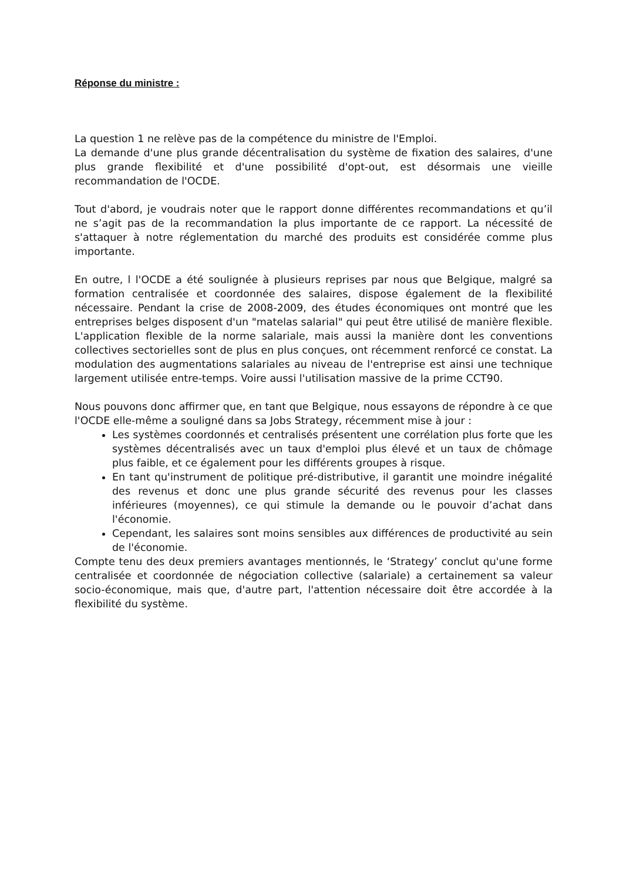Réponse du ministre :
La question 1 ne relève pas de la compétence du ministre de l'Emploi.
La demande d'une plus grande décentralisation du système de fixation des salaires, d'une plus grande flexibilité et d'une possibilité d'opt-out, est désormais une vieille recommandation de l'OCDE.
Tout d'abord, je voudrais noter que le rapport donne différentes recommandations et qu’il ne s’agit pas de la recommandation la plus importante de ce rapport. La nécessité de s'attaquer à notre réglementation du marché des produits est considérée comme plus importante.
En outre, l l'OCDE a été soulignée à plusieurs reprises par nous que Belgique, malgré sa formation centralisée et coordonnée des salaires, dispose également de la flexibilité nécessaire. Pendant la crise de 2008-2009, des études économiques ont montré que les entreprises belges disposent d'un "matelas salarial" qui peut être utilisé de manière flexible. L'application flexible de la norme salariale, mais aussi la manière dont les conventions collectives sectorielles sont de plus en plus conçues, ont récemment renforcé ce constat. La modulation des augmentations salariales au niveau de l'entreprise est ainsi une technique largement utilisée entre-temps. Voire aussi l'utilisation massive de la prime CCT90.
Nous pouvons donc affirmer que, en tant que Belgique, nous essayons de répondre à ce que l'OCDE elle-même a souligné dans sa Jobs Strategy, récemment mise à jour :
Les systèmes coordonnés et centralisés présentent une corrélation plus forte que les systèmes décentralisés avec un taux d'emploi plus élevé et un taux de chômage plus faible, et ce également pour les différents groupes à risque.
En tant qu'instrument de politique pré-distributive, il garantit une moindre inégalité des revenus et donc une plus grande sécurité des revenus pour les classes inférieures (moyennes), ce qui stimule la demande ou le pouvoir d’achat dans l'économie.
Cependant, les salaires sont moins sensibles aux différences de productivité au sein de l'économie.
Compte tenu des deux premiers avantages mentionnés, le ‘Strategy’ conclut qu'une forme centralisée et coordonnée de négociation collective (salariale) a certainement sa valeur socio-économique, mais que, d'autre part, l'attention nécessaire doit être accordée à la flexibilité du système.